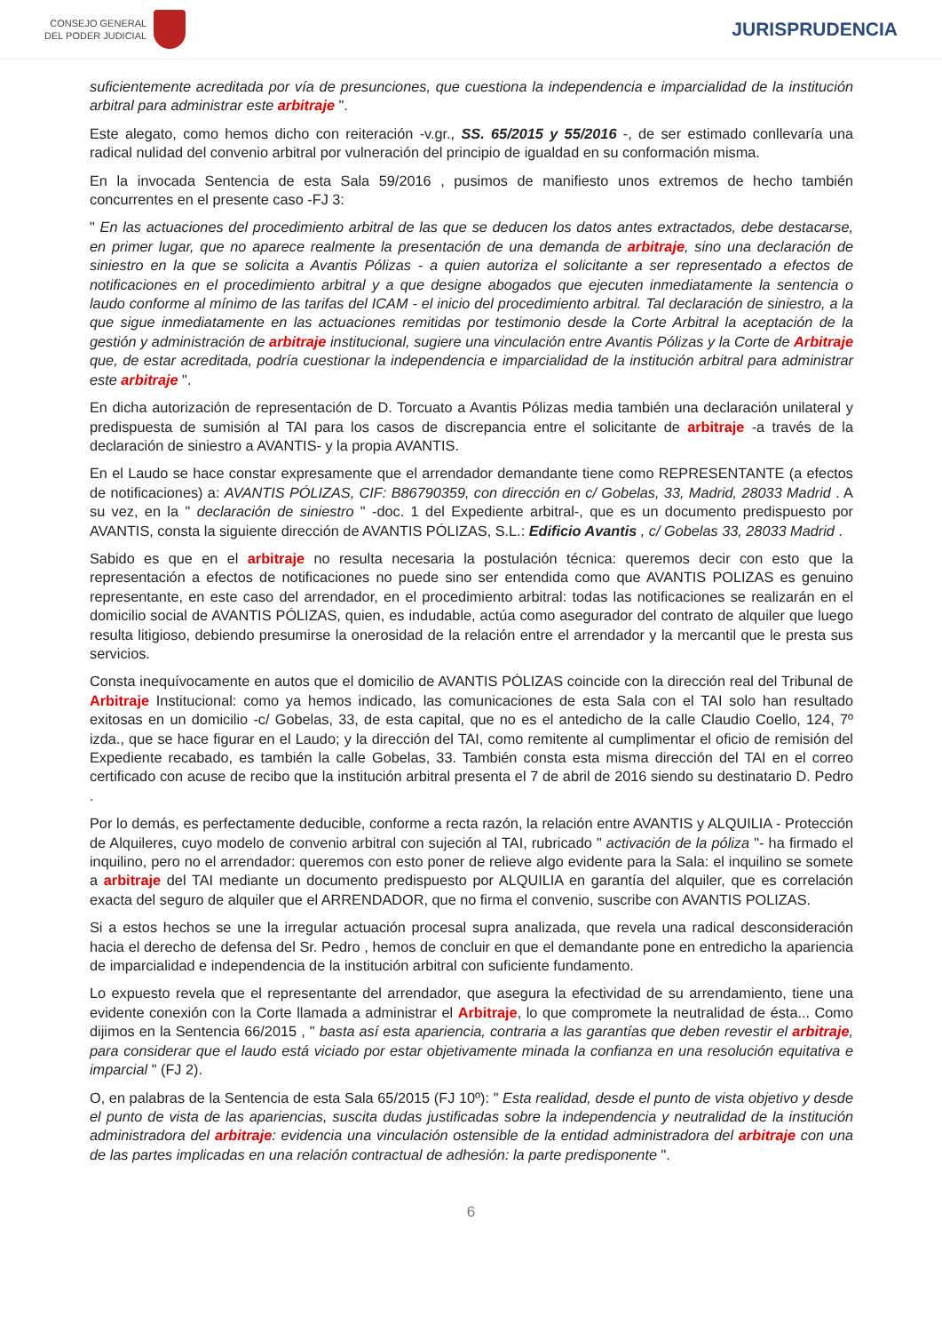CONSEJO GENERAL
DEL PODER JUDICIAL
JURISPRUDENCIA
suficientemente acreditada por vía de presunciones, que cuestiona la independencia e imparcialidad de la institución arbitral para administrar este arbitraje ".
Este alegato, como hemos dicho con reiteración -v.gr., SS. 65/2015 y 55/2016 -, de ser estimado conllevaría una radical nulidad del convenio arbitral por vulneración del principio de igualdad en su conformación misma.
En la invocada Sentencia de esta Sala 59/2016 , pusimos de manifiesto unos extremos de hecho también concurrentes en el presente caso -FJ 3:
" En las actuaciones del procedimiento arbitral de las que se deducen los datos antes extractados, debe destacarse, en primer lugar, que no aparece realmente la presentación de una demanda de arbitraje, sino una declaración de siniestro en la que se solicita a Avantis Pólizas - a quien autoriza el solicitante a ser representado a efectos de notificaciones en el procedimiento arbitral y a que designe abogados que ejecuten inmediatamente la sentencia o laudo conforme al mínimo de las tarifas del ICAM - el inicio del procedimiento arbitral. Tal declaración de siniestro, a la que sigue inmediatamente en las actuaciones remitidas por testimonio desde la Corte Arbitral la aceptación de la gestión y administración de arbitraje institucional, sugiere una vinculación entre Avantis Pólizas y la Corte de Arbitraje que, de estar acreditada, podría cuestionar la independencia e imparcialidad de la institución arbitral para administrar este arbitraje ".
En dicha autorización de representación de D. Torcuato a Avantis Pólizas media también una declaración unilateral y predispuesta de sumisión al TAI para los casos de discrepancia entre el solicitante de arbitraje -a través de la declaración de siniestro a AVANTIS- y la propia AVANTIS.
En el Laudo se hace constar expresamente que el arrendador demandante tiene como REPRESENTANTE (a efectos de notificaciones) a: AVANTIS PÓLIZAS, CIF: B86790359, con dirección en c/ Gobelas, 33, Madrid, 28033 Madrid . A su vez, en la " declaración de siniestro " -doc. 1 del Expediente arbitral-, que es un documento predispuesto por AVANTIS, consta la siguiente dirección de AVANTIS PÓLIZAS, S.L.: Edificio Avantis , c/ Gobelas 33, 28033 Madrid .
Sabido es que en el arbitraje no resulta necesaria la postulación técnica: queremos decir con esto que la representación a efectos de notificaciones no puede sino ser entendida como que AVANTIS POLIZAS es genuino representante, en este caso del arrendador, en el procedimiento arbitral: todas las notificaciones se realizarán en el domicilio social de AVANTIS PÓLIZAS, quien, es indudable, actúa como asegurador del contrato de alquiler que luego resulta litigioso, debiendo presumirse la onerosidad de la relación entre el arrendador y la mercantil que le presta sus servicios.
Consta inequívocamente en autos que el domicilio de AVANTIS PÓLIZAS coincide con la dirección real del Tribunal de Arbitraje Institucional: como ya hemos indicado, las comunicaciones de esta Sala con el TAI solo han resultado exitosas en un domicilio -c/ Gobelas, 33, de esta capital, que no es el antedicho de la calle Claudio Coello, 124, 7º izda., que se hace figurar en el Laudo; y la dirección del TAI, como remitente al cumplimentar el oficio de remisión del Expediente recabado, es también la calle Gobelas, 33. También consta esta misma dirección del TAI en el correo certificado con acuse de recibo que la institución arbitral presenta el 7 de abril de 2016 siendo su destinatario D. Pedro .
Por lo demás, es perfectamente deducible, conforme a recta razón, la relación entre AVANTIS y ALQUILIA - Protección de Alquileres, cuyo modelo de convenio arbitral con sujeción al TAI, rubricado " activación de la póliza "- ha firmado el inquilino, pero no el arrendador: queremos con esto poner de relieve algo evidente para la Sala: el inquilino se somete a arbitraje del TAI mediante un documento predispuesto por ALQUILIA en garantía del alquiler, que es correlación exacta del seguro de alquiler que el ARRENDADOR, que no firma el convenio, suscribe con AVANTIS POLIZAS.
Si a estos hechos se une la irregular actuación procesal supra analizada, que revela una radical desconsideración hacia el derecho de defensa del Sr. Pedro , hemos de concluir en que el demandante pone en entredicho la apariencia de imparcialidad e independencia de la institución arbitral con suficiente fundamento.
Lo expuesto revela que el representante del arrendador, que asegura la efectividad de su arrendamiento, tiene una evidente conexión con la Corte llamada a administrar el Arbitraje, lo que compromete la neutralidad de ésta... Como dijimos en la Sentencia 66/2015 , " basta así esta apariencia, contraria a las garantías que deben revestir el arbitraje, para considerar que el laudo está viciado por estar objetivamente minada la confianza en una resolución equitativa e imparcial " (FJ 2).
O, en palabras de la Sentencia de esta Sala 65/2015 (FJ 10º): " Esta realidad, desde el punto de vista objetivo y desde el punto de vista de las apariencias, suscita dudas justificadas sobre la independencia y neutralidad de la institución administradora del arbitraje: evidencia una vinculación ostensible de la entidad administradora del arbitraje con una de las partes implicadas en una relación contractual de adhesión: la parte predisponente ".
6